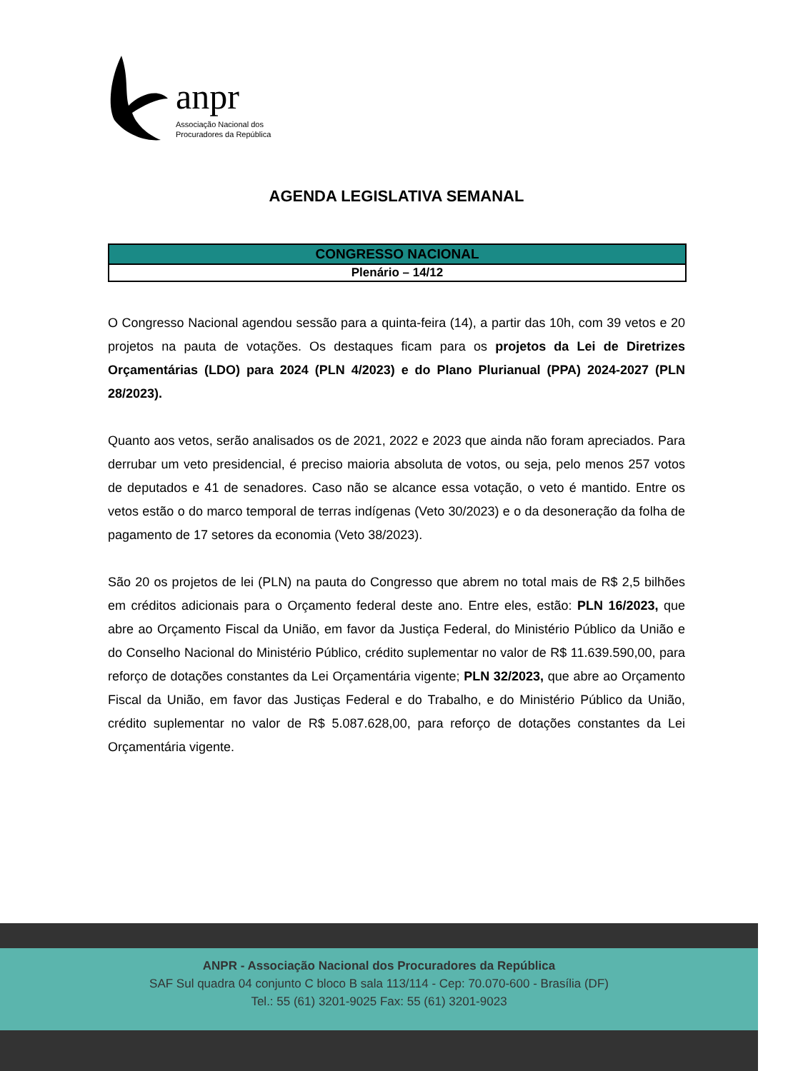anpr
Associação Nacional dos
Procuradores da República
AGENDA LEGISLATIVA SEMANAL
| CONGRESSO NACIONAL |
| --- |
| Plenário – 14/12 |
O Congresso Nacional agendou sessão para a quinta-feira (14), a partir das 10h, com 39 vetos e 20 projetos na pauta de votações. Os destaques ficam para os projetos da Lei de Diretrizes Orçamentárias (LDO) para 2024 (PLN 4/2023) e do Plano Plurianual (PPA) 2024-2027 (PLN 28/2023).
Quanto aos vetos, serão analisados os de 2021, 2022 e 2023 que ainda não foram apreciados. Para derrubar um veto presidencial, é preciso maioria absoluta de votos, ou seja, pelo menos 257 votos de deputados e 41 de senadores. Caso não se alcance essa votação, o veto é mantido. Entre os vetos estão o do marco temporal de terras indígenas (Veto 30/2023) e o da desoneração da folha de pagamento de 17 setores da economia (Veto 38/2023).
São 20 os projetos de lei (PLN) na pauta do Congresso que abrem no total mais de R$ 2,5 bilhões em créditos adicionais para o Orçamento federal deste ano. Entre eles, estão: PLN 16/2023, que abre ao Orçamento Fiscal da União, em favor da Justiça Federal, do Ministério Público da União e do Conselho Nacional do Ministério Público, crédito suplementar no valor de R$ 11.639.590,00, para reforço de dotações constantes da Lei Orçamentária vigente; PLN 32/2023, que abre ao Orçamento Fiscal da União, em favor das Justiças Federal e do Trabalho, e do Ministério Público da União, crédito suplementar no valor de R$ 5.087.628,00, para reforço de dotações constantes da Lei Orçamentária vigente.
ANPR - Associação Nacional dos Procuradores da República
SAF Sul quadra 04 conjunto C bloco B sala 113/114 - Cep: 70.070-600 - Brasília (DF)
Tel.: 55 (61) 3201-9025 Fax: 55 (61) 3201-9023